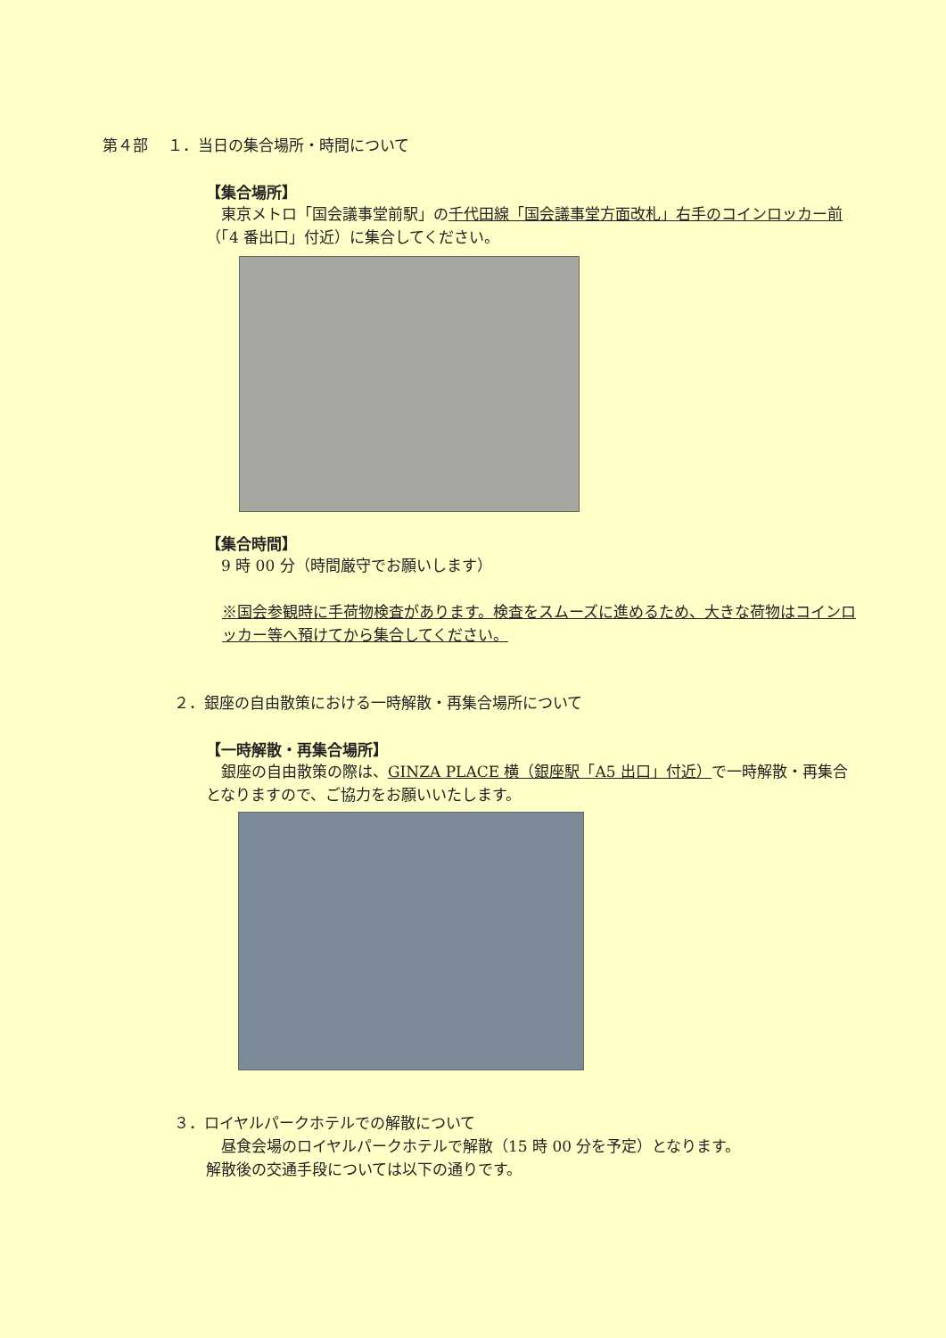第４部　 １．当日の集合場所・時間について
【集合場所】
　東京メトロ「国会議事堂前駅」の千代田線「国会議事堂方面改札」右手のコインロッカー前（「4 番出口」付近）に集合してください。
【集合時間】
　9 時 00 分（時間厳守でお願いします）
※国会参観時に手荷物検査があります。検査をスムーズに進めるため、大きな荷物はコインロッカー等へ預けてから集合してください。
２．銀座の自由散策における一時解散・再集合場所について
【一時解散・再集合場所】
　銀座の自由散策の際は、GINZA PLACE 横（銀座駅「A5 出口」付近）で一時解散・再集合となりますので、ご協力をお願いいたします。
３．ロイヤルパークホテルでの解散について
　昼食会場のロイヤルパークホテルで解散（15 時 00 分を予定）となります。
解散後の交通手段については以下の通りです。